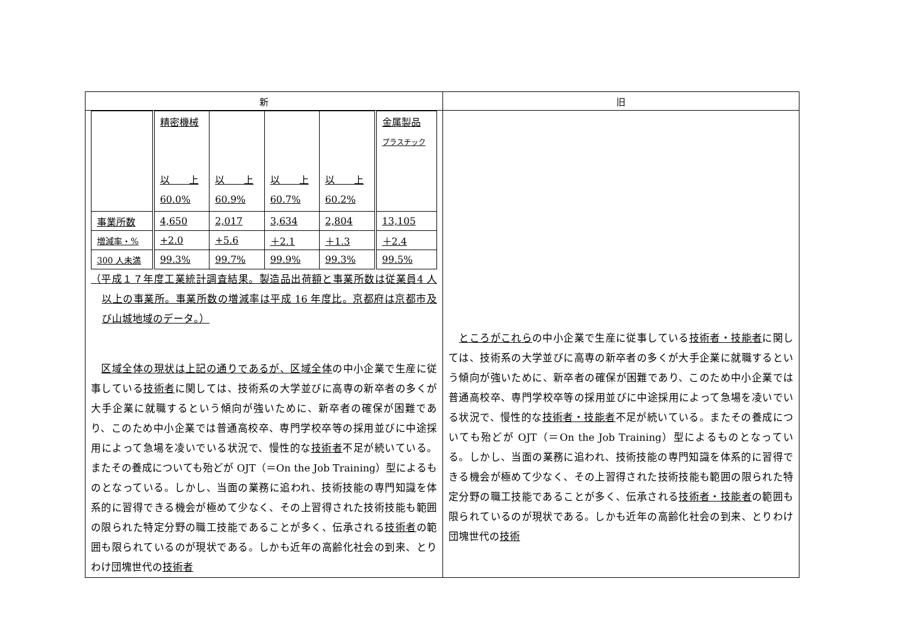| 新 | 旧 |
| --- | --- |
| / / 精密機械 以 上 60.0% / 以 上 60.9% / 以 上 60.7% / 以 上 60.2% / 金属製品 プラスチック / / 事業所数 / 4,650 / 2,017 / 3,634 / 2,804 / 13,105 / / 増減率・% / +2.0 / +5.6 / ＋2.1 / ＋1.3 / ＋2.4 / / 300 人未満 / 99.3% / 99.7% / 99.9% / 99.3% / 99.5% / （平成１７年度工業統計調査結果。製造品出荷額と事業所数は従業員4 人以上の事業所。事業所数の増減率は平成 16 年度比。京都府は京都市及び山城地域のデータ。） 区域全体の現状は上記の通りであるが、区域全体 の中小企業で生産に従事している 技術者 に関しては、技術系の大学並びに高専の新卒者の多くが大手企業に就職するという傾向が強いために、新卒者の確保が困難であり、このため中小企業では普通高校卒、専門学校卒等の採用並びに中途採用によって急場を凌いでいる状況で、慢性的な 技術者 不足が続いている。またその養成についても殆どが OJT（＝On the Job Training）型によるものとなっている。しかし、当面の業務に追われ、技術技能の専門知識を体系的に習得できる機会が極めて少なく、その上習得された技術技能も範囲の限られた特定分野の職工技能であることが多く、伝承される 技術者 の範囲も限られているのが現状である。しかも近年の高齢化社会の到来、とりわけ団塊世代の 技術者 | ところがこれら の中小企業で生産に従事している 技術者・技能者 に関しては、技術系の大学並びに高専の新卒者の多くが大手企業に就職するという傾向が強いために、新卒者の確保が困難であり、このため中小企業では普通高校卒、専門学校卒等の採用並びに中途採用によって急場を凌いでいる状況で、慢性的な 技術者・技能者 不足が続いている。またその養成についても殆どが OJT（＝On the Job Training）型によるものとなっている。しかし、当面の業務に追われ、技術技能の専門知識を体系的に習得できる機会が極めて少なく、その上習得された技術技能も範囲の限られた特定分野の職工技能であることが多く、伝承される 技術者・技能者 の範囲も限られているのが現状である。しかも近年の高齢化社会の到来、とりわけ団塊世代の 技術 |